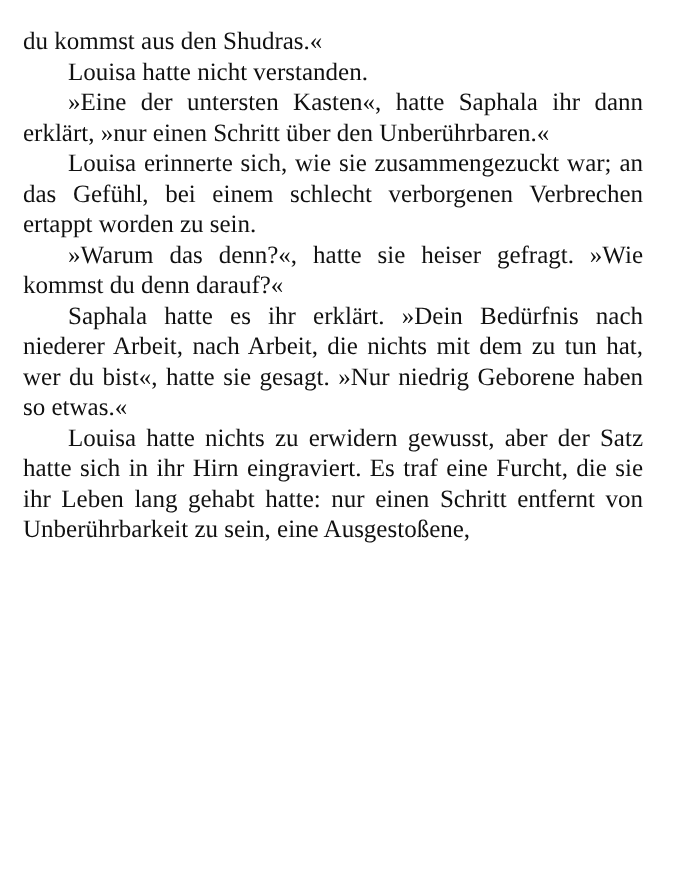du kommst aus den Shudras.«
Louisa hatte nicht verstanden.
»Eine der untersten Kasten«, hatte Saphala ihr dann erklärt, »nur einen Schritt über den Unberührbaren.«
Louisa erinnerte sich, wie sie zusammengezuckt war; an das Gefühl, bei einem schlecht verborgenen Verbrechen ertappt worden zu sein.
»Warum das denn?«, hatte sie heiser gefragt. »Wie kommst du denn darauf?«
Saphala hatte es ihr erklärt. »Dein Bedürfnis nach niederer Arbeit, nach Arbeit, die nichts mit dem zu tun hat, wer du bist«, hatte sie gesagt. »Nur niedrig Geborene haben so etwas.«
Louisa hatte nichts zu erwidern gewusst, aber der Satz hatte sich in ihr Hirn eingraviert. Es traf eine Furcht, die sie ihr Leben lang gehabt hatte: nur einen Schritt entfernt von Unberührbarkeit zu sein, eine Ausgestoßene,